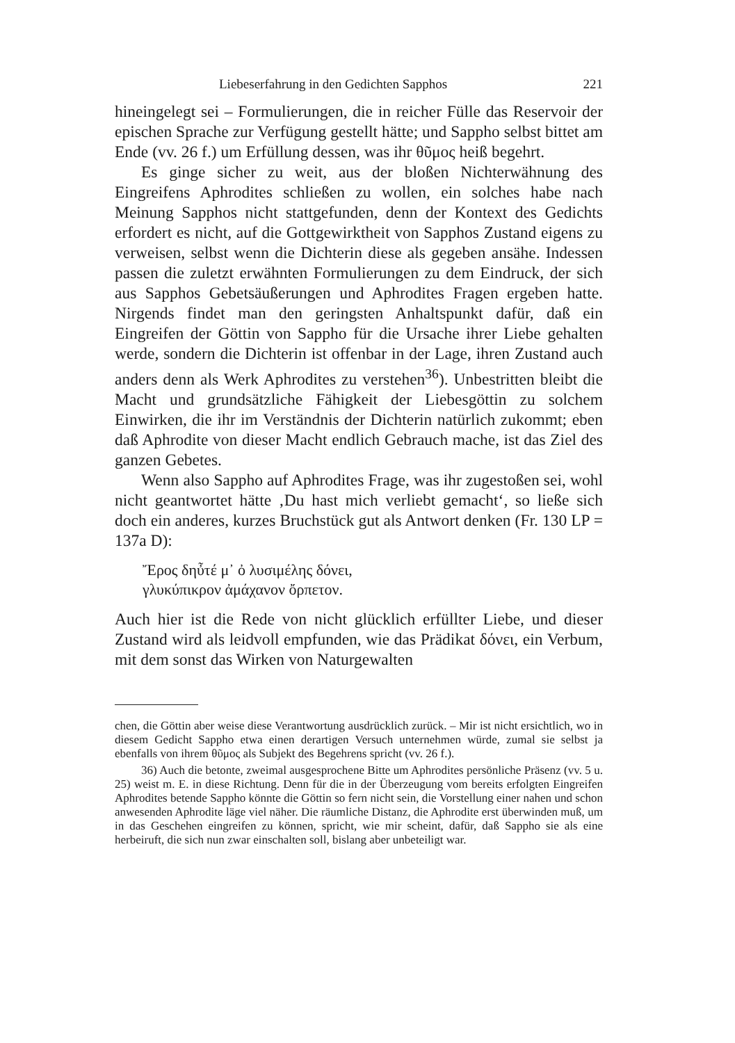Liebeserfahrung in den Gedichten Sapphos 221
hineingelegt sei – Formulierungen, die in reicher Fülle das Reservoir der epischen Sprache zur Verfügung gestellt hätte; und Sappho selbst bittet am Ende (vv. 26 f.) um Erfüllung dessen, was ihr θῦμος heiß begehrt.
Es ginge sicher zu weit, aus der bloßen Nichterwähnung des Eingreifens Aphrodites schließen zu wollen, ein solches habe nach Meinung Sapphos nicht stattgefunden, denn der Kontext des Gedichts erfordert es nicht, auf die Gottgewirktheit von Sapphos Zustand eigens zu verweisen, selbst wenn die Dichterin diese als gegeben ansähe. Indessen passen die zuletzt erwähnten Formulierungen zu dem Eindruck, der sich aus Sapphos Gebetsäußerungen und Aphrodites Fragen ergeben hatte. Nirgends findet man den geringsten Anhaltspunkt dafür, daß ein Eingreifen der Göttin von Sappho für die Ursache ihrer Liebe gehalten werde, sondern die Dichterin ist offenbar in der Lage, ihren Zustand auch anders denn als Werk Aphrodites zu verstehen<sup>36</sup>). Unbestritten bleibt die Macht und grundsätzliche Fähigkeit der Liebesgöttin zu solchem Einwirken, die ihr im Verständnis der Dichterin natürlich zukommt; eben daß Aphrodite von dieser Macht endlich Gebrauch mache, ist das Ziel des ganzen Gebetes.
Wenn also Sappho auf Aphrodites Frage, was ihr zugestoßen sei, wohl nicht geantwortet hätte ‚Du hast mich verliebt gemacht‘, so ließe sich doch ein anderes, kurzes Bruchstück gut als Antwort denken (Fr. 130 LP = 137a D):
Ἔρος δηὖτέ μ᾽ ὀ λυσιμέλης δόνει,
γλυκύπικρον ἀμάχανον ὄρπετον.
Auch hier ist die Rede von nicht glücklich erfüllter Liebe, und dieser Zustand wird als leidvoll empfunden, wie das Prädikat δόνει, ein Verbum, mit dem sonst das Wirken von Naturgewalten
chen, die Göttin aber weise diese Verantwortung ausdrücklich zurück. – Mir ist nicht ersichtlich, wo in diesem Gedicht Sappho etwa einen derartigen Versuch unternehmen würde, zumal sie selbst ja ebenfalls von ihrem θῦμος als Subjekt des Begehrens spricht (vv. 26 f.).
36) Auch die betonte, zweimal ausgesprochene Bitte um Aphrodites persönliche Präsenz (vv. 5 u. 25) weist m. E. in diese Richtung. Denn für die in der Überzeugung vom bereits erfolgten Eingreifen Aphrodites betende Sappho könnte die Göttin so fern nicht sein, die Vorstellung einer nahen und schon anwesenden Aphrodite läge viel näher. Die räumliche Distanz, die Aphrodite erst überwinden muß, um in das Geschehen eingreifen zu können, spricht, wie mir scheint, dafür, daß Sappho sie als eine herbeiruft, die sich nun zwar einschalten soll, bislang aber unbeteiligt war.